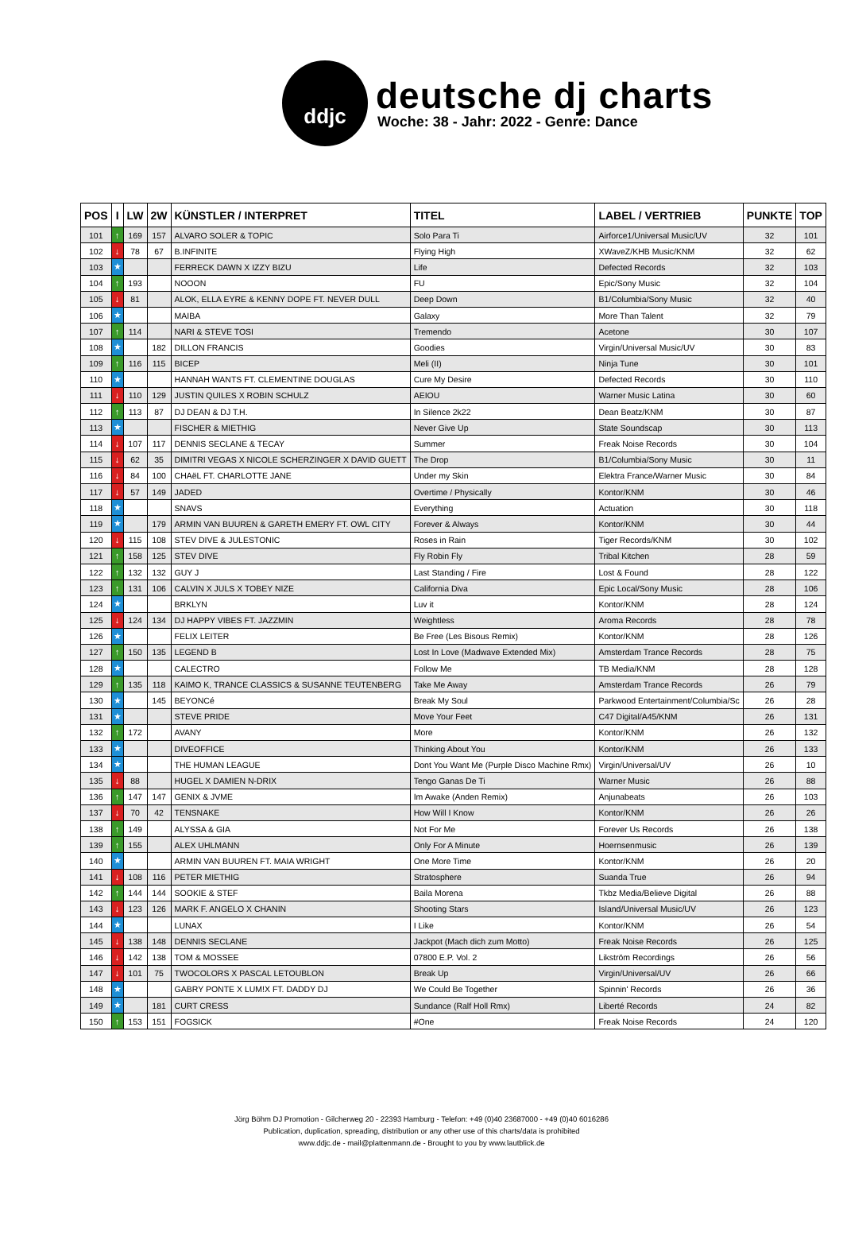ddjc
deutsche dj charts
Woche: 38 - Jahr: 2022 - Genre: Dance
| POS | I | LW | 2W | KÜNSTLER / INTERPRET | TITEL | LABEL / VERTRIEB | PUNKTE | TOP |
| --- | --- | --- | --- | --- | --- | --- | --- | --- |
| 101 | ↑ | 169 | 157 | ALVARO SOLER & TOPIC | Solo Para Ti | Airforce1/Universal Music/UV | 32 | 101 |
| 102 | ↓ | 78 | 67 | B.INFINITE | Flying High | XWaveZ/KHB Music/KNM | 32 | 62 |
| 103 | ★ | | | FERRECK DAWN X IZZY BIZU | Life | Defected Records | 32 | 103 |
| 104 | ↑ | 193 | | NOOON | FU | Epic/Sony Music | 32 | 104 |
| 105 | ↓ | 81 | | ALOK, ELLA EYRE & KENNY DOPE FT. NEVER DULL | Deep Down | B1/Columbia/Sony Music | 32 | 40 |
| 106 | ★ | | | MAIBA | Galaxy | More Than Talent | 32 | 79 |
| 107 | ↑ | 114 | | NARI & STEVE TOSI | Tremendo | Acetone | 30 | 107 |
| 108 | ★ | | 182 | DILLON FRANCIS | Goodies | Virgin/Universal Music/UV | 30 | 83 |
| 109 | ↑ | 116 | 115 | BICEP | Meli (II) | Ninja Tune | 30 | 101 |
| 110 | ★ | | | HANNAH WANTS FT. CLEMENTINE DOUGLAS | Cure My Desire | Defected Records | 30 | 110 |
| 111 | ↓ | 110 | 129 | JUSTIN QUILES X ROBIN SCHULZ | AEIOU | Warner Music Latina | 30 | 60 |
| 112 | ↑ | 113 | 87 | DJ DEAN & DJ T.H. | In Silence 2k22 | Dean Beatz/KNM | 30 | 87 |
| 113 | ★ | | | FISCHER & MIETHIG | Never Give Up | State Soundscap | 30 | 113 |
| 114 | ↓ | 107 | 117 | DENNIS SECLANE & TECAY | Summer | Freak Noise Records | 30 | 104 |
| 115 | ↓ | 62 | 35 | DIMITRI VEGAS X NICOLE SCHERZINGER X DAVID GUETT | The Drop | B1/Columbia/Sony Music | 30 | 11 |
| 116 | ↓ | 84 | 100 | CHAëL FT. CHARLOTTE JANE | Under my Skin | Elektra France/Warner Music | 30 | 84 |
| 117 | ↓ | 57 | 149 | JADED | Overtime / Physically | Kontor/KNM | 30 | 46 |
| 118 | ★ | | | SNAVS | Everything | Actuation | 30 | 118 |
| 119 | ★ | | 179 | ARMIN VAN BUUREN & GARETH EMERY FT. OWL CITY | Forever & Always | Kontor/KNM | 30 | 44 |
| 120 | ↓ | 115 | 108 | STEV DIVE & JULESTONIC | Roses in Rain | Tiger Records/KNM | 30 | 102 |
| 121 | ↑ | 158 | 125 | STEV DIVE | Fly Robin Fly | Tribal Kitchen | 28 | 59 |
| 122 | ↑ | 132 | 132 | GUY J | Last Standing / Fire | Lost & Found | 28 | 122 |
| 123 | ↑ | 131 | 106 | CALVIN X JULS X TOBEY NIZE | California Diva | Epic Local/Sony Music | 28 | 106 |
| 124 | ★ | | | BRKLYN | Luv it | Kontor/KNM | 28 | 124 |
| 125 | ↓ | 124 | 134 | DJ HAPPY VIBES FT. JAZZMIN | Weightless | Aroma Records | 28 | 78 |
| 126 | ★ | | | FELIX LEITER | Be Free (Les Bisous Remix) | Kontor/KNM | 28 | 126 |
| 127 | ↑ | 150 | 135 | LEGEND B | Lost In Love (Madwave Extended Mix) | Amsterdam Trance Records | 28 | 75 |
| 128 | ★ | | | CALECTRO | Follow Me | TB Media/KNM | 28 | 128 |
| 129 | ↑ | 135 | 118 | KAIMO K, TRANCE CLASSICS & SUSANNE TEUTENBERG | Take Me Away | Amsterdam Trance Records | 26 | 79 |
| 130 | ★ | | 145 | BEYONCé | Break My Soul | Parkwood Entertainment/Columbia/Sc | 26 | 28 |
| 131 | ★ | | | STEVE PRIDE | Move Your Feet | C47 Digital/A45/KNM | 26 | 131 |
| 132 | ↑ | 172 | | AVANY | More | Kontor/KNM | 26 | 132 |
| 133 | ★ | | | DIVEOFFICE | Thinking About You | Kontor/KNM | 26 | 133 |
| 134 | ★ | | | THE HUMAN LEAGUE | Dont You Want Me (Purple Disco Machine Rmx) | Virgin/Universal/UV | 26 | 10 |
| 135 | ↓ | 88 | | HUGEL X DAMIEN N-DRIX | Tengo Ganas De Ti | Warner Music | 26 | 88 |
| 136 | ↑ | 147 | 147 | GENIX & JVME | Im Awake (Anden Remix) | Anjunabeats | 26 | 103 |
| 137 | ↓ | 70 | 42 | TENSNAKE | How Will I Know | Kontor/KNM | 26 | 26 |
| 138 | ↑ | 149 | | ALYSSA & GIA | Not For Me | Forever Us Records | 26 | 138 |
| 139 | ↑ | 155 | | ALEX UHLMANN | Only For A Minute | Hoernsenmusic | 26 | 139 |
| 140 | ★ | | | ARMIN VAN BUUREN FT. MAIA WRIGHT | One More Time | Kontor/KNM | 26 | 20 |
| 141 | ↓ | 108 | 116 | PETER MIETHIG | Stratosphere | Suanda True | 26 | 94 |
| 142 | ↑ | 144 | 144 | SOOKIE & STEF | Baila Morena | Tkbz Media/Believe Digital | 26 | 88 |
| 143 | ↓ | 123 | 126 | MARK F. ANGELO X CHANIN | Shooting Stars | Island/Universal Music/UV | 26 | 123 |
| 144 | ★ | | | LUNAX | I Like | Kontor/KNM | 26 | 54 |
| 145 | ↓ | 138 | 148 | DENNIS SECLANE | Jackpot (Mach dich zum Motto) | Freak Noise Records | 26 | 125 |
| 146 | ↓ | 142 | 138 | TOM & MOSSEE | 07800 E.P. Vol. 2 | Likström Recordings | 26 | 56 |
| 147 | ↓ | 101 | 75 | TWOCOLORS X PASCAL LETOUBLON | Break Up | Virgin/Universal/UV | 26 | 66 |
| 148 | ★ | | | GABRY PONTE X LUM!X FT. DADDY DJ | We Could Be Together | Spinnin' Records | 26 | 36 |
| 149 | ★ | | 181 | CURT CRESS | Sundance (Ralf Holl Rmx) | Liberté Records | 24 | 82 |
| 150 | ↑ | 153 | 151 | FOGSICK | #One | Freak Noise Records | 24 | 120 |
Jörg Böhm DJ Promotion - Gilcherweg 20 - 22393 Hamburg - Telefon: +49 (0)40 23687000 - +49 (0)40 6016286
Publication, duplication, spreading, distribution or any other use of this charts/data is prohibited
www.ddjc.de - mail@plattenmann.de - Brought to you by www.lautblick.de